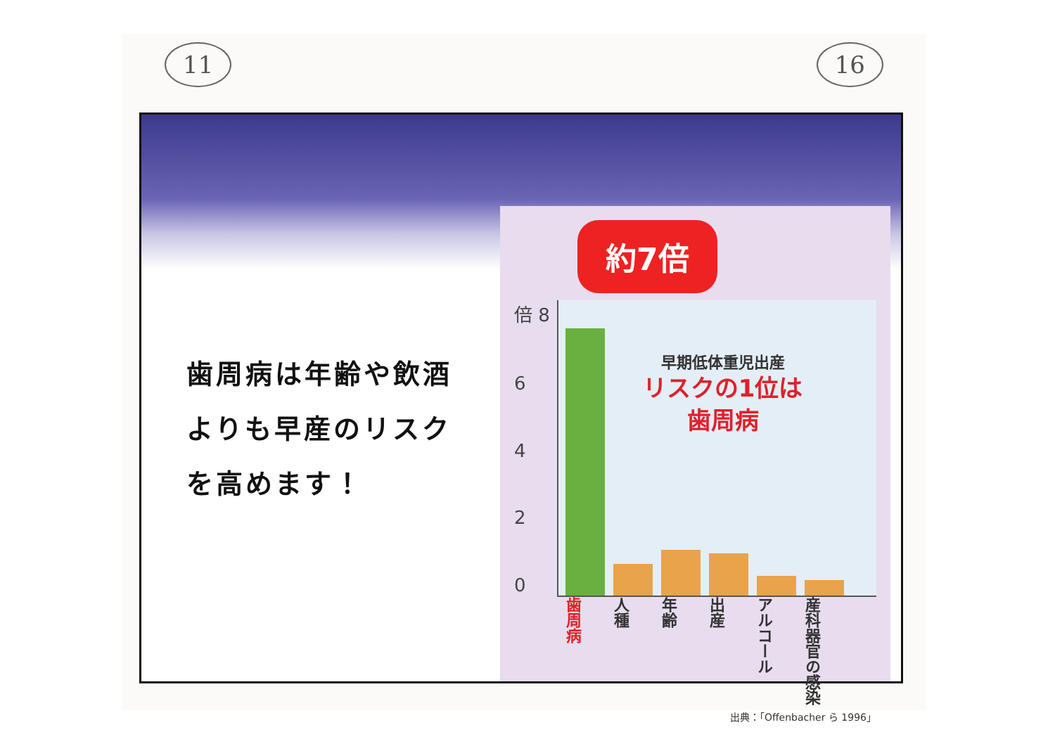11 16
歯周病は年齢や飲酒
よりも早産のリスク
を高めます！
約7倍
倍 8
6420
早期低体重児出産
リスクの1位は
歯周病
歯周病
人種
年齢
出産
アルコール
産科器官の感染
出典：「Offenbacher ら 1996」